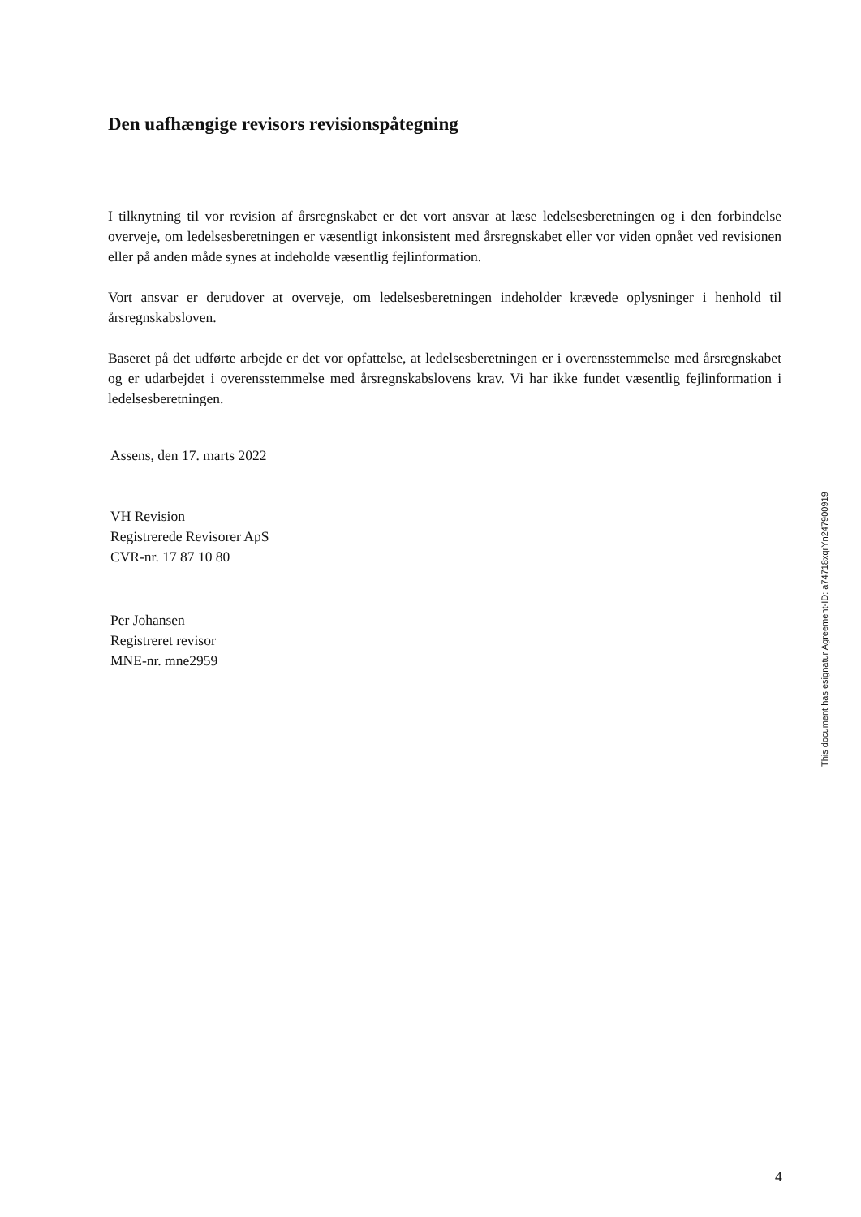Den uafhængige revisors revisionspåtegning
I tilknytning til vor revision af årsregnskabet er det vort ansvar at læse ledelsesberetningen og i den forbindelse overveje, om ledelsesberetningen er væsentligt inkonsistent med årsregnskabet eller vor viden opnået ved revisionen eller på anden måde synes at indeholde væsentlig fejlinformation.
Vort ansvar er derudover at overveje, om ledelsesberetningen indeholder krævede oplysninger i henhold til årsregnskabsloven.
Baseret på det udførte arbejde er det vor opfattelse, at ledelsesberetningen er i overensstemmelse med årsregnskabet og er udarbejdet i overensstemmelse med årsregnskabslovens krav. Vi har ikke fundet væsentlig fejlinformation i ledelsesberetningen.
Assens, den 17. marts 2022
VH Revision
Registrerede Revisorer ApS
CVR-nr. 17 87 10 80
Per Johansen
Registreret revisor
MNE-nr. mne2959
This document has esignatur Agreement-ID: a74718xqrYn247900919
4